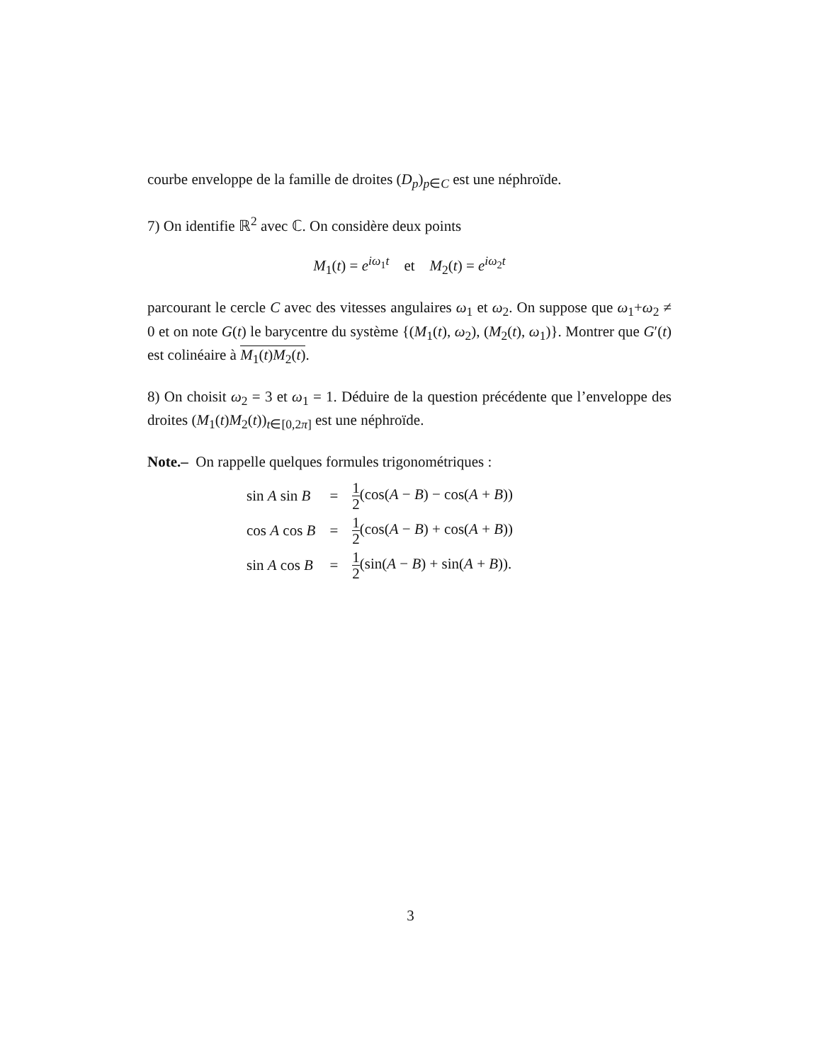courbe enveloppe de la famille de droites (D<sub>p</sub>)<sub>p∈C</sub> est une néphroïde.
7) On identifie ℝ<sup>2</sup> avec ℂ. On considère deux points
M<sub>1</sub>(t) = e<sup>iω<sub>1</sub>t</sup> et M<sub>2</sub>(t) = e<sup>iω<sub>2</sub>t</sup>
parcourant le cercle C avec des vitesses angulaires ω<sub>1</sub> et ω<sub>2</sub>. On suppose que ω<sub>1</sub>+ω<sub>2</sub> ≠ 0 et on note G(t) le barycentre du système {(M<sub>1</sub>(t), ω<sub>2</sub>), (M<sub>2</sub>(t), ω<sub>1</sub>)}. Montrer que G′(t) est colinéaire à M<sub>1</sub>(t)M<sub>2</sub>(t).
8) On choisit ω<sub>2</sub> = 3 et ω<sub>1</sub> = 1. Déduire de la question précédente que l’enveloppe des droites (M<sub>1</sub>(t)M<sub>2</sub>(t))<sub>t∈[0,2π]</sub> est une néphroïde.
Note.– On rappelle quelques formules trigonométriques :
| sin A sin B | = | 1 2 (cos( A − B ) − cos( A + B )) |
| cos A cos B | = | 1 2 (cos( A − B ) + cos( A + B )) |
| sin A cos B | = | 1 2 (sin( A − B ) + sin( A + B )). |
3